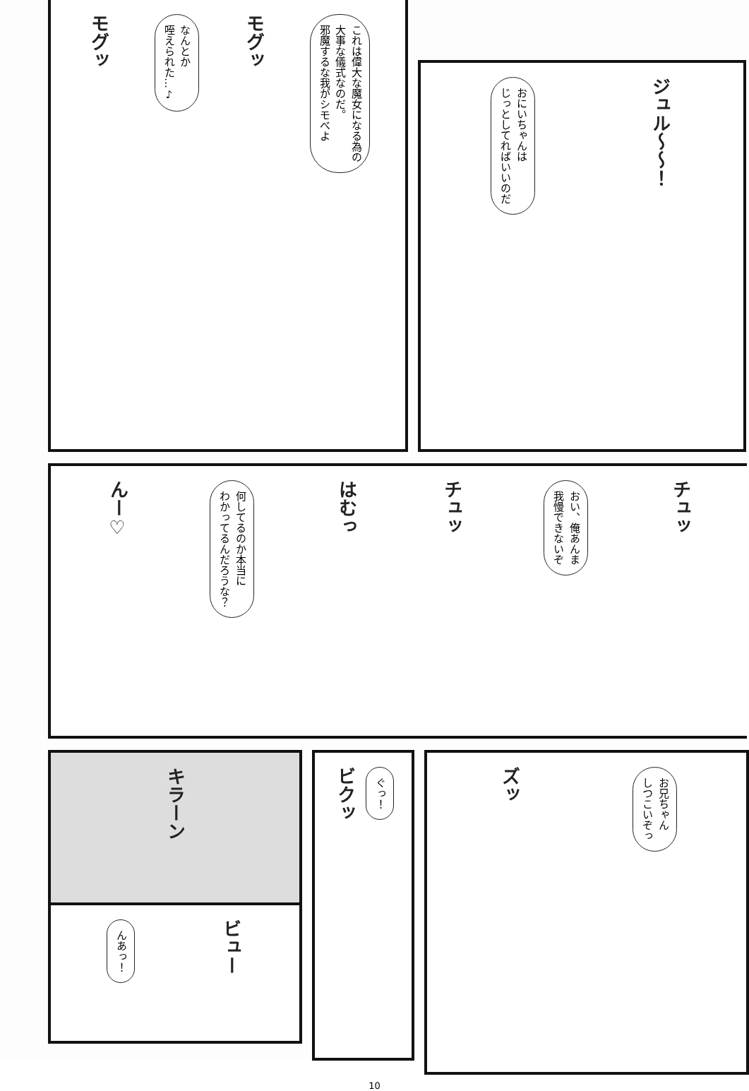モグッ
なんとか
咥えられた…♪
モグッ
これは偉大な魔女になる為の
大事な儀式なのだ。
邪魔するな我がシモべよ
おにいちゃんは
じっとしてればいいのだ
ジュル〜〜！
んー♡
何してるのか本当に
わかってるんだろうな？
はむっ
チュッ
おい、俺あんま
我慢できないぞ
チュッ
キラーン
ビクッ
ぐっ！
んあっ！
ビュー
ズッ
お兄ちゃん
しつこいぞっ
10